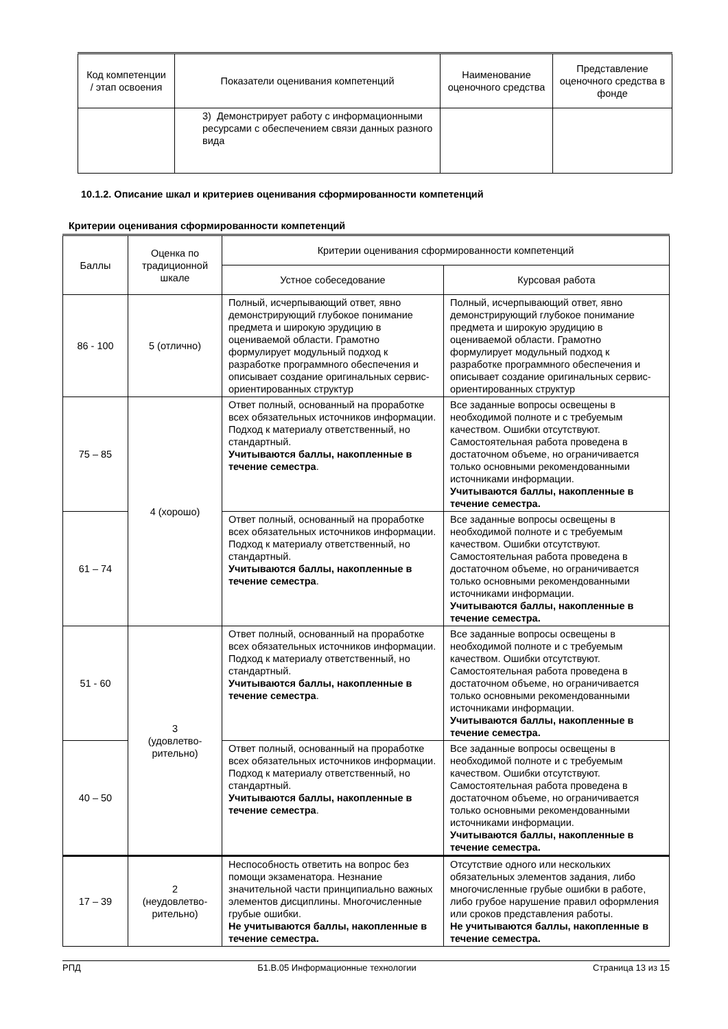| Код компетенции / этап освоения | Показатели оценивания компетенций | Наименование оценочного средства | Представление оценочного средства в фонде |
| --- | --- | --- | --- |
| | 3) Демонстрирует работу с информационными ресурсами с обеспечением связи данных разного вида | | |
10.1.2. Описание шкал и критериев оценивания сформированности компетенций
Критерии оценивания сформированности компетенций
| Баллы | Оценка по традиционной шкале | Критерии оценивания сформированности компетенций | |
| --- | --- | --- | --- |
| | | Устное собеседование | Курсовая работа |
| 86 - 100 | 5 (отлично) | Полный, исчерпывающий ответ, явно демонстрирующий глубокое понимание предмета и широкую эрудицию в оцениваемой области. Грамотно формулирует модульный подход к разработке программного обеспечения и описывает создание оригинальных сервис-ориентированных структур | Полный, исчерпывающий ответ, явно демонстрирующий глубокое понимание предмета и широкую эрудицию в оцениваемой области. Грамотно формулирует модульный подход к разработке программного обеспечения и описывает создание оригинальных сервис-ориентированных структур |
| 75 – 85 | 4 (хорошо) | Ответ полный, основанный на проработке всех обязательных источников информации. Подход к материалу ответственный, но стандартный. Учитываются баллы, накопленные в течение семестра . | Все заданные вопросы освещены в необходимой полноте и с требуемым качеством. Ошибки отсутствуют. Самостоятельная работа проведена в достаточном объеме, но ограничивается только основными рекомендованными источниками информации. Учитываются баллы, накопленные в течение семестра. |
| 61 – 74 | | Ответ полный, основанный на проработке всех обязательных источников информации. Подход к материалу ответственный, но стандартный. Учитываются баллы, накопленные в течение семестра . | Все заданные вопросы освещены в необходимой полноте и с требуемым качеством. Ошибки отсутствуют. Самостоятельная работа проведена в достаточном объеме, но ограничивается только основными рекомендованными источниками информации. Учитываются баллы, накопленные в течение семестра. |
| 51 - 60 | 3 (удовлетво- рительно) | Ответ полный, основанный на проработке всех обязательных источников информации. Подход к материалу ответственный, но стандартный. Учитываются баллы, накопленные в течение семестра . | Все заданные вопросы освещены в необходимой полноте и с требуемым качеством. Ошибки отсутствуют. Самостоятельная работа проведена в достаточном объеме, но ограничивается только основными рекомендованными источниками информации. Учитываются баллы, накопленные в течение семестра. |
| 40 – 50 | | Ответ полный, основанный на проработке всех обязательных источников информации. Подход к материалу ответственный, но стандартный. Учитываются баллы, накопленные в течение семестра . | Все заданные вопросы освещены в необходимой полноте и с требуемым качеством. Ошибки отсутствуют. Самостоятельная работа проведена в достаточном объеме, но ограничивается только основными рекомендованными источниками информации. Учитываются баллы, накопленные в течение семестра. |
| 17 – 39 | 2 (неудовлетво- рительно) | Неспособность ответить на вопрос без помощи экзаменатора. Незнание значительной части принципиально важных элементов дисциплины. Многочисленные грубые ошибки. Не учитываются баллы, накопленные в течение семестра. | Отсутствие одного или нескольких обязательных элементов задания, либо многочисленные грубые ошибки в работе, либо грубое нарушение правил оформления или сроков представления работы. Не учитываются баллы, накопленные в течение семестра. |
РПД Б1.В.05 Информационные технологии Страница 13 из 15